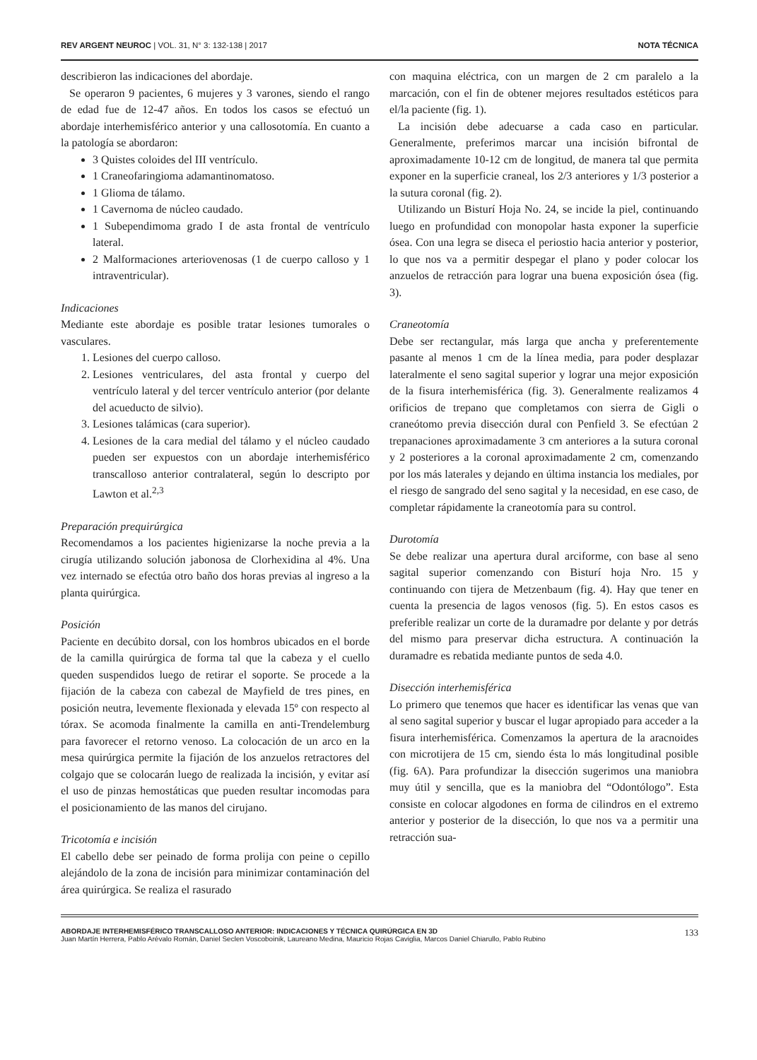REV ARGENT NEUROC | VOL. 31, N° 3: 132-138 | 2017 NOTA TÉCNICA
describieron las indicaciones del abordaje.
Se operaron 9 pacientes, 6 mujeres y 3 varones, siendo el rango de edad fue de 12-47 años. En todos los casos se efectuó un abordaje interhemisférico anterior y una callosotomía. En cuanto a la patología se abordaron:
3 Quistes coloides del III ventrículo.
1 Craneofaringioma adamantinomatoso.
1 Glioma de tálamo.
1 Cavernoma de núcleo caudado.
1 Subependimoma grado I de asta frontal de ventrículo lateral.
2 Malformaciones arteriovenosas (1 de cuerpo calloso y 1 intraventricular).
Indicaciones
Mediante este abordaje es posible tratar lesiones tumorales o vasculares.
1. Lesiones del cuerpo calloso.
2. Lesiones ventriculares, del asta frontal y cuerpo del ventrículo lateral y del tercer ventrículo anterior (por delante del acueducto de silvio).
3. Lesiones talámicas (cara superior).
4. Lesiones de la cara medial del tálamo y el núcleo caudado pueden ser expuestos con un abordaje interhemisférico transcalloso anterior contralateral, según lo descripto por Lawton et al.<sup>2,3</sup>
Preparación prequirúrgica
Recomendamos a los pacientes higienizarse la noche previa a la cirugía utilizando solución jabonosa de Clorhexidina al 4%. Una vez internado se efectúa otro baño dos horas previas al ingreso a la planta quirúrgica.
Posición
Paciente en decúbito dorsal, con los hombros ubicados en el borde de la camilla quirúrgica de forma tal que la cabeza y el cuello queden suspendidos luego de retirar el soporte. Se procede a la fijación de la cabeza con cabezal de Mayfield de tres pines, en posición neutra, levemente flexionada y elevada 15º con respecto al tórax. Se acomoda finalmente la camilla en anti-Trendelemburg para favorecer el retorno venoso. La colocación de un arco en la mesa quirúrgica permite la fijación de los anzuelos retractores del colgajo que se colocarán luego de realizada la incisión, y evitar así el uso de pinzas hemostáticas que pueden resultar incomodas para el posicionamiento de las manos del cirujano.
Tricotomía e incisión
El cabello debe ser peinado de forma prolija con peine o cepillo alejándolo de la zona de incisión para minimizar contaminación del área quirúrgica. Se realiza el rasurado
con maquina eléctrica, con un margen de 2 cm paralelo a la marcación, con el fin de obtener mejores resultados estéticos para el/la paciente (fig. 1).
La incisión debe adecuarse a cada caso en particular. Generalmente, preferimos marcar una incisión bifrontal de aproximadamente 10-12 cm de longitud, de manera tal que permita exponer en la superficie craneal, los 2/3 anteriores y 1/3 posterior a la sutura coronal (fig. 2).
Utilizando un Bisturí Hoja No. 24, se incide la piel, continuando luego en profundidad con monopolar hasta exponer la superficie ósea. Con una legra se diseca el periostio hacia anterior y posterior, lo que nos va a permitir despegar el plano y poder colocar los anzuelos de retracción para lograr una buena exposición ósea (fig. 3).
Craneotomía
Debe ser rectangular, más larga que ancha y preferentemente pasante al menos 1 cm de la línea media, para poder desplazar lateralmente el seno sagital superior y lograr una mejor exposición de la fisura interhemisférica (fig. 3). Generalmente realizamos 4 orificios de trepano que completamos con sierra de Gigli o craneótomo previa disección dural con Penfield 3. Se efectúan 2 trepanaciones aproximadamente 3 cm anteriores a la sutura coronal y 2 posteriores a la coronal aproximadamente 2 cm, comenzando por los más laterales y dejando en última instancia los mediales, por el riesgo de sangrado del seno sagital y la necesidad, en ese caso, de completar rápidamente la craneotomía para su control.
Durotomía
Se debe realizar una apertura dural arciforme, con base al seno sagital superior comenzando con Bisturí hoja Nro. 15 y continuando con tijera de Metzenbaum (fig. 4). Hay que tener en cuenta la presencia de lagos venosos (fig. 5). En estos casos es preferible realizar un corte de la duramadre por delante y por detrás del mismo para preservar dicha estructura. A continuación la duramadre es rebatida mediante puntos de seda 4.0.
Disección interhemisférica
Lo primero que tenemos que hacer es identificar las venas que van al seno sagital superior y buscar el lugar apropiado para acceder a la fisura interhemisférica. Comenzamos la apertura de la aracnoides con microtijera de 15 cm, siendo ésta lo más longitudinal posible (fig. 6A). Para profundizar la disección sugerimos una maniobra muy útil y sencilla, que es la maniobra del “Odontólogo”. Esta consiste en colocar algodones en forma de cilindros en el extremo anterior y posterior de la disección, lo que nos va a permitir una retracción sua-
ABORDAJE INTERHEMISFÉRICO TRANSCALLOSO ANTERIOR: INDICACIONES Y TÉCNICA QUIRÚRGICA EN 3D
Juan Martín Herrera, Pablo Arévalo Román, Daniel Seclen Voscoboinik, Laureano Medina, Mauricio Rojas Caviglia, Marcos Daniel Chiarullo, Pablo Rubino
133